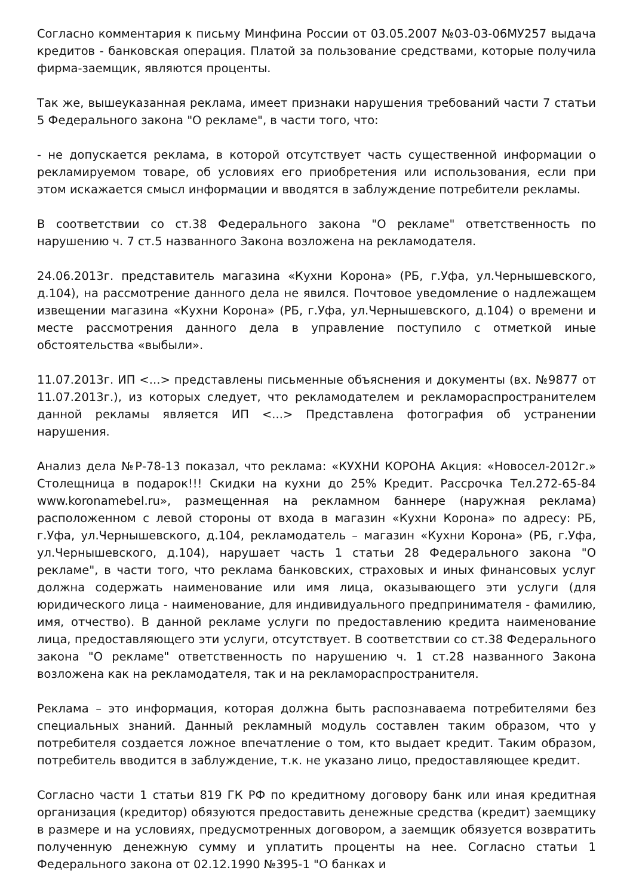Согласно комментария к письму Минфина России от 03.05.2007 №03-03-06МУ257 выдача кредитов - банковская операция. Платой за пользование средствами, которые получила фирма-заемщик, являются проценты.
Так же, вышеуказанная реклама, имеет признаки нарушения требований части 7 статьи 5 Федерального закона "О рекламе", в части того, что:
- не допускается реклама, в которой отсутствует часть существенной информации о рекламируемом товаре, об условиях его приобретения или использования, если при этом искажается смысл информации и вводятся в заблуждение потребители рекламы.
В соответствии со ст.38 Федерального закона "О рекламе" ответственность по нарушению ч. 7 ст.5 названного Закона возложена на рекламодателя.
24.06.2013г. представитель магазина «Кухни Корона» (РБ, г.Уфа, ул.Чернышевского, д.104), на рассмотрение данного дела не явился. Почтовое уведомление о надлежащем извещении магазина «Кухни Корона» (РБ, г.Уфа, ул.Чернышевского, д.104) о времени и месте рассмотрения данного дела в управление поступило с отметкой иные обстоятельства «выбыли».
11.07.2013г. ИП <...> представлены письменные объяснения и документы (вх. №9877 от 11.07.2013г.), из которых следует, что рекламодателем и рекламораспространителем данной рекламы является ИП <...> Представлена фотография об устранении нарушения.
Анализ дела №Р-78-13 показал, что реклама: «КУХНИ КОРОНА Акция: «Новосел-2012г.» Столещница в подарок!!! Скидки на кухни до 25% Кредит. Рассрочка Тел.272-65-84 www.koronamebel.ru», размещенная на рекламном баннере (наружная реклама) расположенном с левой стороны от входа в магазин «Кухни Корона» по адресу: РБ, г.Уфа, ул.Чернышевского, д.104, рекламодатель – магазин «Кухни Корона» (РБ, г.Уфа, ул.Чернышевского, д.104), нарушает часть 1 статьи 28 Федерального закона "О рекламе", в части того, что реклама банковских, страховых и иных финансовых услуг должна содержать наименование или имя лица, оказывающего эти услуги (для юридического лица - наименование, для индивидуального предпринимателя - фамилию, имя, отчество). В данной рекламе услуги по предоставлению кредита наименование лица, предоставляющего эти услуги, отсутствует. В соответствии со ст.38 Федерального закона "О рекламе" ответственность по нарушению ч. 1 ст.28 названного Закона возложена как на рекламодателя, так и на рекламораспространителя.
Реклама – это информация, которая должна быть распознаваема потребителями без специальных знаний. Данный рекламный модуль составлен таким образом, что у потребителя создается ложное впечатление о том, кто выдает кредит. Таким образом, потребитель вводится в заблуждение, т.к. не указано лицо, предоставляющее кредит.
Согласно части 1 статьи 819 ГК РФ по кредитному договору банк или иная кредитная организация (кредитор) обязуются предоставить денежные средства (кредит) заемщику в размере и на условиях, предусмотренных договором, а заемщик обязуется возвратить полученную денежную сумму и уплатить проценты на нее. Согласно статьи 1 Федерального закона от 02.12.1990 №395-1 "О банках и